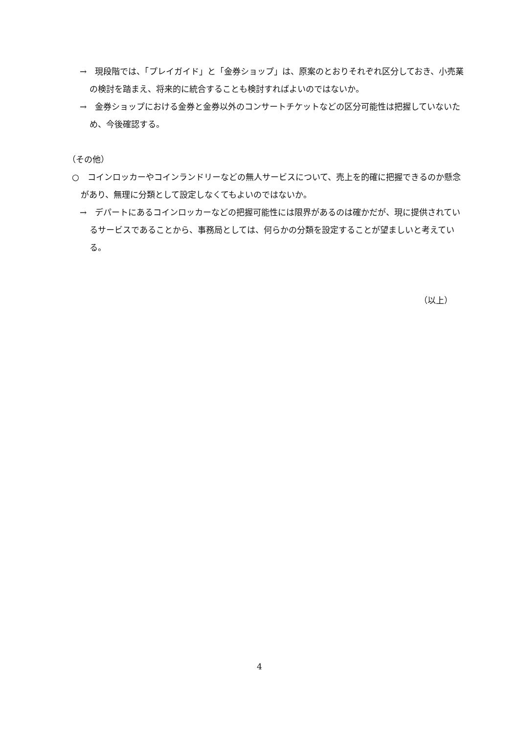→　現段階では、「プレイガイド」と「金券ショップ」は、原案のとおりそれぞれ区分しておき、小売業の検討を踏まえ、将来的に統合することも検討すればよいのではないか。
→　金券ショップにおける金券と金券以外のコンサートチケットなどの区分可能性は把握していないため、今後確認する。
（その他）
○　コインロッカーやコインランドリーなどの無人サービスについて、売上を的確に把握できるのか懸念があり、無理に分類として設定しなくてもよいのではないか。
→　デパートにあるコインロッカーなどの把握可能性には限界があるのは確かだが、現に提供されているサービスであることから、事務局としては、何らかの分類を設定することが望ましいと考えている。
（以上）
4